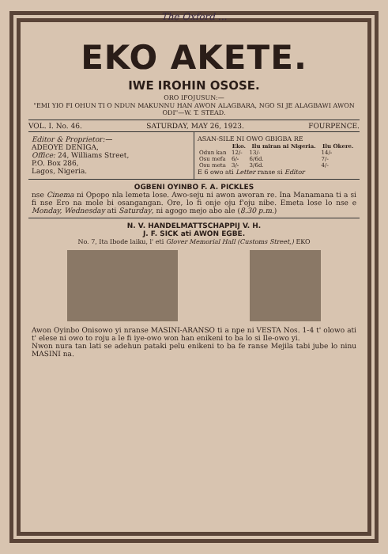The Oxford ...
EKO AKETE.
IWE IROHIN OSOSE.
ORO IFOJUSUN:—
"EMI YIO FI OHUN TI O NDUN MAKUNNU HAN AWON ALAGBARA, NGO SI JE ALAGBAWI AWON ODI"—W. T. STEAD.
VOL. I. No. 46. SATURDAY, MAY 26, 1923. FOURPENCE.
Editor & Proprietor:—
ADEOYE DENIGA,
Office: 24, Williams Street,
P.O. Box 286,
Lagos, Nigeria.
ASAN-SILE NI OWO GBIGBA RE
| | Eko. | Ilu miran ni Nigeria. | Ilu Okere. |
| --- | --- | --- | --- |
| Odun kan | 12/- | 13/- | 14/- |
| Osu mefa | 6/- | 6/6d. | 7/- |
| Osu meta | 3/- | 3/6d. | 4/- |
E 6 owo ati Letter ranse si Editor
OGBENI OYINBO F. A. PICKLES
nse Cinema ni Opopo nla lemeta lose. Awo-seju ni awon aworan re. Ina Manamana ti a si fi nse Ero na mole bi osangangan. Ore, lo fi onje oju f'oju nibe. Emeta lose lo nse e Monday, Wednesday ati Saturday, ni agogo mejo abo ale (8.30 p.m.)
N. V. HANDELMATTSCHAPPIJ V. H.
J. F. SICK ati AWON EGBE.
No. 7, Ita Ibode laiku, l' eti Glover Memorial Hall (Customs Street,) EKO
Awon Oyinbo Onisowo yi nranse MASINI-ARANSO ti a npe ni VESTA Nos. 1-4 t' olowo ati t' elese ni owo to roju a le fi iye-owo won han enikeni to ba lo si Ile-owo yi.
Nwon nura tan lati se adehun pataki pelu enikeni to ba fe ranse Mejila tabi jube lo ninu MASINI na.